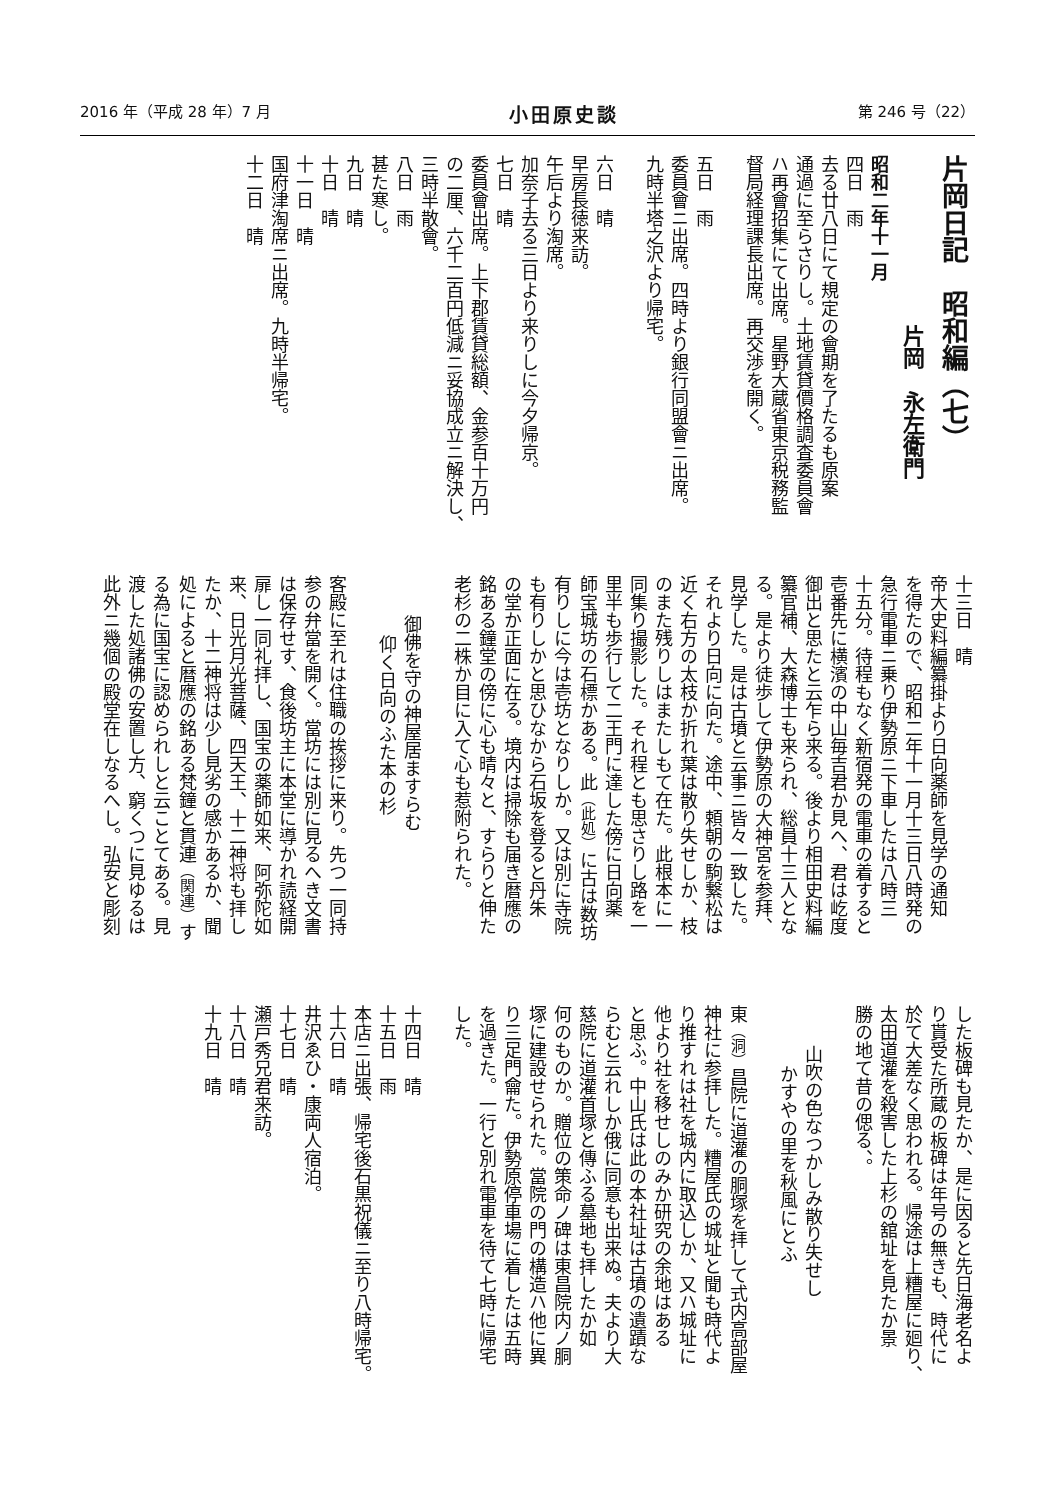2016 年（平成 28 年）7 月 小田原史談 第 246 号（22）
片岡日記　昭和編（七）
片岡　永左衛門
昭和二年十一月
四日　雨
去る廿八日にて規定の會期を了たるも原案
通過に至らさりし。土地賃貸價格調査委員會
ハ再會招集にて出席。星野大蔵省東京税務監
督局経理課長出席。再交渉を開く。
五日　雨
委員會ニ出席。四時より銀行同盟會ニ出席。
九時半塔之沢より帰宅。
六日　晴
早房長徳来訪。
午后より淘席。
加奈子去る三日より来りしに今夕帰京。
七日　晴
委員會出席。上下郡賃貸総額、金参百十万円
の二厘、六千二百円低減ニ妥協成立ニ解決し、
三時半散會。
八日　雨
甚た寒し。
九日　晴
十日　晴
十一日　晴
国府津淘席ニ出席。九時半帰宅。
十二日　晴
十三日　晴
帝大史料編纂掛より日向薬師を見学の通知
を得たので、昭和二年十一月十三日八時発の
急行電車ニ乗り伊勢原ニ下車したは八時三
十五分。待程もなく新宿発の電車の着すると
壱番先に横濱の中山毎吉君か見へ、君は屹度
御出と思たと云乍ら来る。後より相田史料編
纂官補、大森博士も来られ、総員十三人とな
る。是より徒歩して伊勢原の大神宮を参拜、
見学した。是は古墳と云事ニ皆々一致した。
それより日向に向た。途中、頼朝の駒繋松は
近く右方の太枝か折れ葉は散り失せしか、枝
のまた残りしはまたしもて在た。此根本に一
同集り撮影した。それ程とも思さりし路を一
里半も歩行して二王門に達した傍に日向薬
師宝城坊の石標かある。此（此処）に古は数坊
有りしに今は壱坊となりしか。又は別に寺院
も有りしかと思ひなから石坂を登ると丹朱
の堂か正面に在る。境内は掃除も届き暦應の
銘ある鐘堂の傍に心も晴々と、すらりと伸た
老杉の二株か目に入て心も惹附られた。
御佛を守の神屋居ますらむ
仰く日向のふた本の杉
客殿に至れは住職の挨拶に来り。先つ一同持
参の弁當を開く。當坊には別に見るへき文書
は保存せす、食後坊主に本堂に導かれ読経開
扉し一同礼拝し、国宝の薬師如来、阿弥陀如
来、日光月光菩薩、四天王、十二神将も拝し
たか、十二神将は少し見劣の感かあるか、聞
処によると暦應の銘ある梵鐘と貫連（関連）す
る為に国宝に認められしと云ことてある。見
渡した処諸佛の安置し方、窮くつに見ゆるは
此外ニ幾個の殿堂在しなるへし。弘安と彫刻
した板碑も見たか、是に因ると先日海老名よ
り貰受た所蔵の板碑は年号の無きも、時代に
於て大差なく思われる。帰途は上糟屋に廻り、
太田道灌を殺害した上杉の舘址を見たか景
勝の地て昔の偲る、。
山吹の色なつかしみ散り失せし
かすやの里を秋風にとふ
東（洞）昌院に道灌の胴塚を拝して式内高部屋
神社に参拝した。糟屋氏の城址と聞も時代よ
り推すれは社を城内に取込しか、又ハ城址に
他より社を移せしのみか研究の余地はある
と思ふ。中山氏は此の本社址は古墳の遺蹟な
らむと云れしか俄に同意も出来ぬ。夫より大
慈院に道灌首塚と傳ふる墓地も拝したか如
何のものか。贈位の策命ノ碑は東昌院内ノ胴
塚に建設せられた。當院の門の構造ハ他に異
り三足門龠た。伊勢原停車場に着したは五時
を過きた。一行と別れ電車を待て七時に帰宅
した。
十四日　晴
十五日　雨
本店ニ出張、帰宅後石黒祝儀ニ至り八時帰宅。
十六日　晴
井沢ゑひ・康両人宿泊。
十七日　晴
瀬戸秀兄君来訪。
十八日　晴
十九日　晴